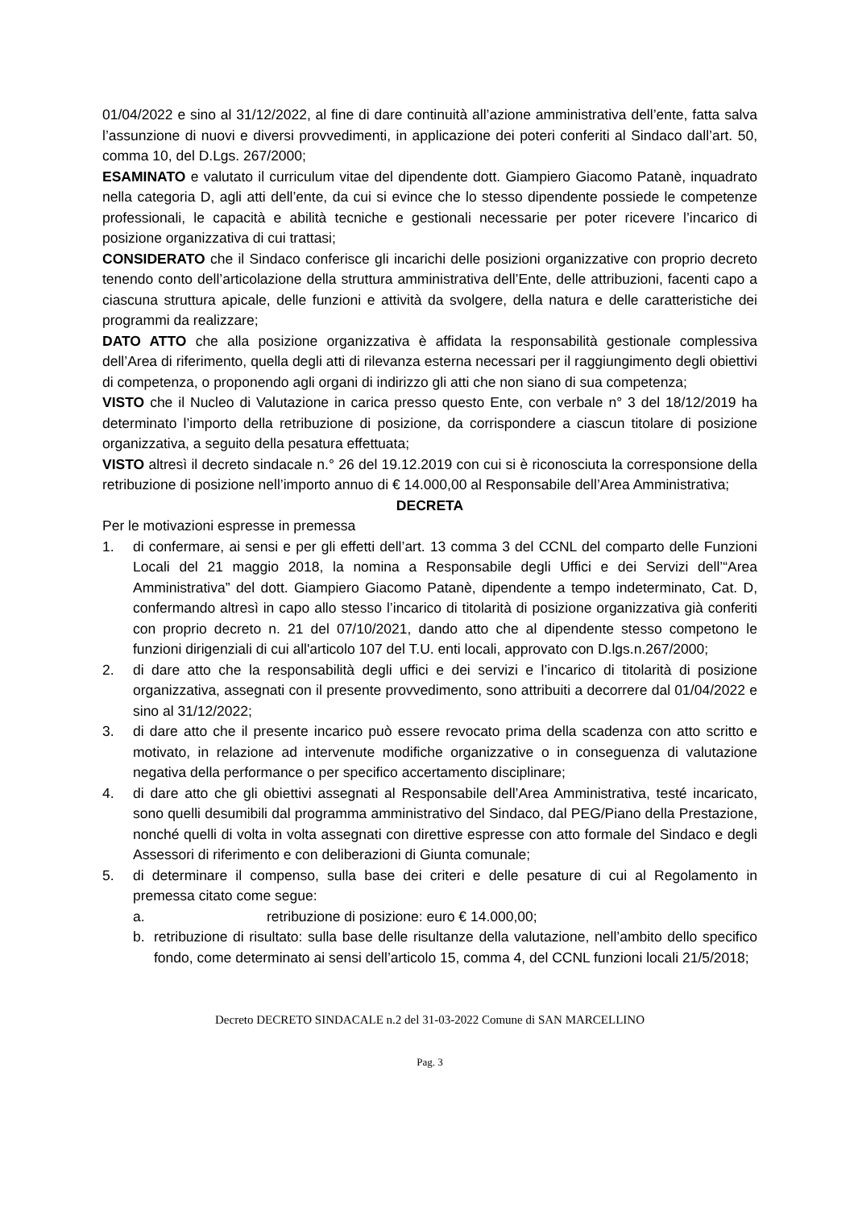01/04/2022 e sino al 31/12/2022, al fine di dare continuità all’azione amministrativa dell’ente, fatta salva l’assunzione di nuovi e diversi provvedimenti, in applicazione dei poteri conferiti al Sindaco dall’art. 50, comma 10, del D.Lgs. 267/2000;
ESAMINATO e valutato il curriculum vitae del dipendente dott. Giampiero Giacomo Patanè, inquadrato nella categoria D, agli atti dell’ente, da cui si evince che lo stesso dipendente possiede le competenze professionali, le capacità e abilità tecniche e gestionali necessarie per poter ricevere l’incarico di posizione organizzativa di cui trattasi;
CONSIDERATO che il Sindaco conferisce gli incarichi delle posizioni organizzative con proprio decreto tenendo conto dell’articolazione della struttura amministrativa dell’Ente, delle attribuzioni, facenti capo a ciascuna struttura apicale, delle funzioni e attività da svolgere, della natura e delle caratteristiche dei programmi da realizzare;
DATO ATTO che alla posizione organizzativa è affidata la responsabilità gestionale complessiva dell’Area di riferimento, quella degli atti di rilevanza esterna necessari per il raggiungimento degli obiettivi di competenza, o proponendo agli organi di indirizzo gli atti che non siano di sua competenza;
VISTO che il Nucleo di Valutazione in carica presso questo Ente, con verbale n° 3 del 18/12/2019 ha determinato l’importo della retribuzione di posizione, da corrispondere a ciascun titolare di posizione organizzativa, a seguito della pesatura effettuata;
VISTO altresì il decreto sindacale n.° 26 del 19.12.2019 con cui si è riconosciuta la corresponsione della retribuzione di posizione nell’importo annuo di € 14.000,00 al Responsabile dell’Area Amministrativa;
DECRETA
Per le motivazioni espresse in premessa
1. di confermare, ai sensi e per gli effetti dell’art. 13 comma 3 del CCNL del comparto delle Funzioni Locali del 21 maggio 2018, la nomina a Responsabile degli Uffici e dei Servizi dell’“Area Amministrativa” del dott. Giampiero Giacomo Patanè, dipendente a tempo indeterminato, Cat. D, confermando altresì in capo allo stesso l’incarico di titolarità di posizione organizzativa già conferiti con proprio decreto n. 21 del 07/10/2021, dando atto che al dipendente stesso competono le funzioni dirigenziali di cui all'articolo 107 del T.U. enti locali, approvato con D.lgs.n.267/2000;
2. di dare atto che la responsabilità degli uffici e dei servizi e l’incarico di titolarità di posizione organizzativa, assegnati con il presente provvedimento, sono attribuiti a decorrere dal 01/04/2022 e sino al 31/12/2022;
3. di dare atto che il presente incarico può essere revocato prima della scadenza con atto scritto e motivato, in relazione ad intervenute modifiche organizzative o in conseguenza di valutazione negativa della performance o per specifico accertamento disciplinare;
4. di dare atto che gli obiettivi assegnati al Responsabile dell’Area Amministrativa, testé incaricato, sono quelli desumibili dal programma amministrativo del Sindaco, dal PEG/Piano della Prestazione, nonché quelli di volta in volta assegnati con direttive espresse con atto formale del Sindaco e degli Assessori di riferimento e con deliberazioni di Giunta comunale;
5. di determinare il compenso, sulla base dei criteri e delle pesature di cui al Regolamento in premessa citato come segue:
a. retribuzione di posizione: euro € 14.000,00;
b. retribuzione di risultato: sulla base delle risultanze della valutazione, nell’ambito dello specifico fondo, come determinato ai sensi dell’articolo 15, comma 4, del CCNL funzioni locali 21/5/2018;
Decreto DECRETO SINDACALE n.2 del 31-03-2022 Comune di SAN MARCELLINO
Pag. 3